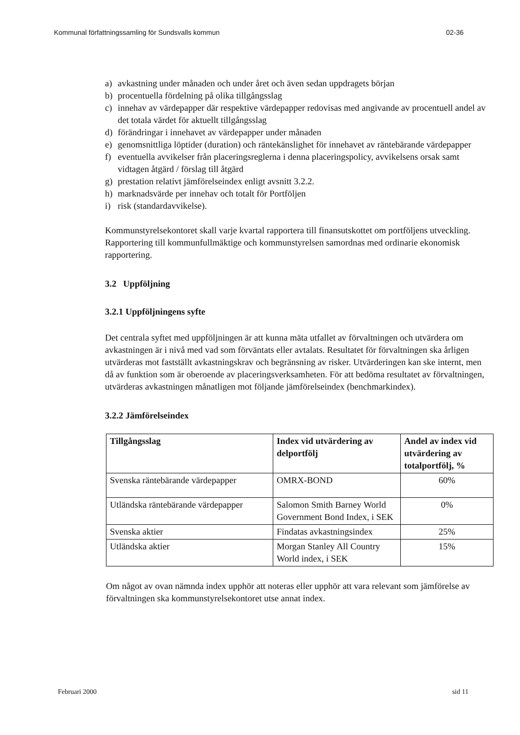Kommunal författningssamling för Sundsvalls kommun 02-36
a) avkastning under månaden och under året och även sedan uppdragets början
b) procentuella fördelning på olika tillgångsslag
c) innehav av värdepapper där respektive värdepapper redovisas med angivande av procentuell andel av det totala värdet för aktuellt tillgångsslag
d) förändringar i innehavet av värdepapper under månaden
e) genomsnittliga löptider (duration) och räntekänslighet för innehavet av räntebärande värdepapper
f) eventuella avvikelser från placeringsreglerna i denna placeringspolicy, avvikelsens orsak samt vidtagen åtgärd / förslag till åtgärd
g) prestation relativt jämförelseindex enligt avsnitt 3.2.2.
h) marknadsvärde per innehav och totalt för Portföljen
i) risk (standardavvikelse).
Kommunstyrelsekontoret skall varje kvartal rapportera till finansutskottet om portföljens utveckling.
Rapportering till kommunfullmäktige och kommunstyrelsen samordnas med ordinarie ekonomisk rapportering.
3.2 Uppföljning
3.2.1 Uppföljningens syfte
Det centrala syftet med uppföljningen är att kunna mäta utfallet av förvaltningen och utvärdera om avkastningen är i nivå med vad som förväntats eller avtalats. Resultatet för förvaltningen ska årligen utvärderas mot fastställt avkastningskrav och begränsning av risker. Utvärderingen kan ske internt, men då av funktion som är oberoende av placeringsverksamheten. För att bedöma resultatet av förvaltningen, utvärderas avkastningen månatligen mot följande jämförelseindex (benchmarkindex).
3.2.2 Jämförelseindex
| Tillgångsslag | Index vid utvärdering av delportfölj | Andel av index vid utvärdering av totalportfölj, % |
| --- | --- | --- |
| Svenska räntebärande värdepapper | OMRX-BOND | 60% |
| Utländska räntebärande värdepapper | Salomon Smith Barney World Government Bond Index, i SEK | 0% |
| Svenska aktier | Findatas avkastningsindex | 25% |
| Utländska aktier | Morgan Stanley All Country World index, i SEK | 15% |
Om något av ovan nämnda index upphör att noteras eller upphör att vara relevant som jämförelse av förvaltningen ska kommunstyrelsekontoret utse annat index.
Februari 2000 sid 11